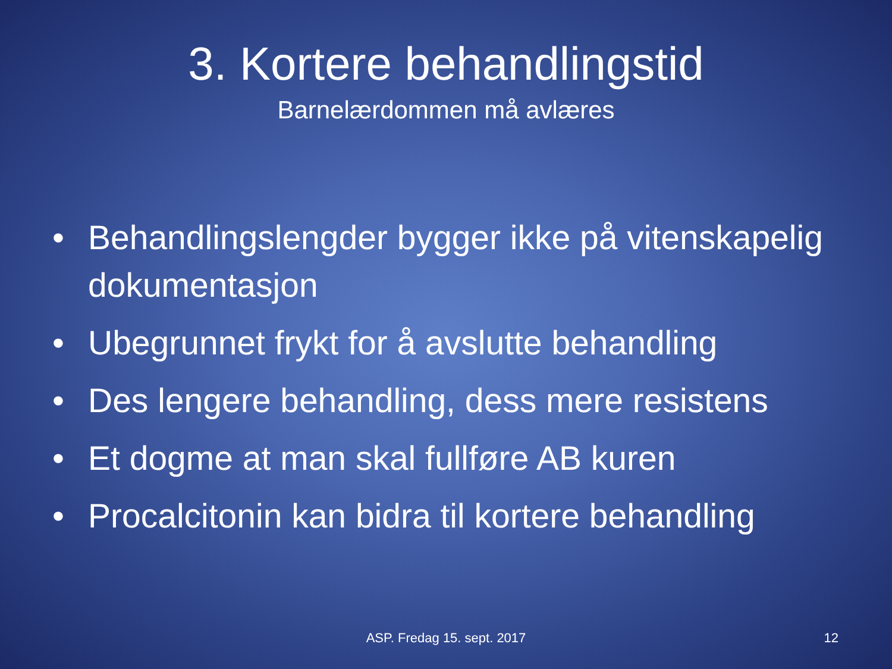3. Kortere behandlingstid
Barnelærdommen må avlæres
• Behandlingslengder bygger ikke på vitenskapelig dokumentasjon
• Ubegrunnet frykt for å avslutte behandling
• Des lengere behandling, dess mere resistens
• Et dogme at man skal fullføre AB kuren
• Procalcitonin kan bidra til kortere behandling
ASP. Fredag 15. sept. 2017 12